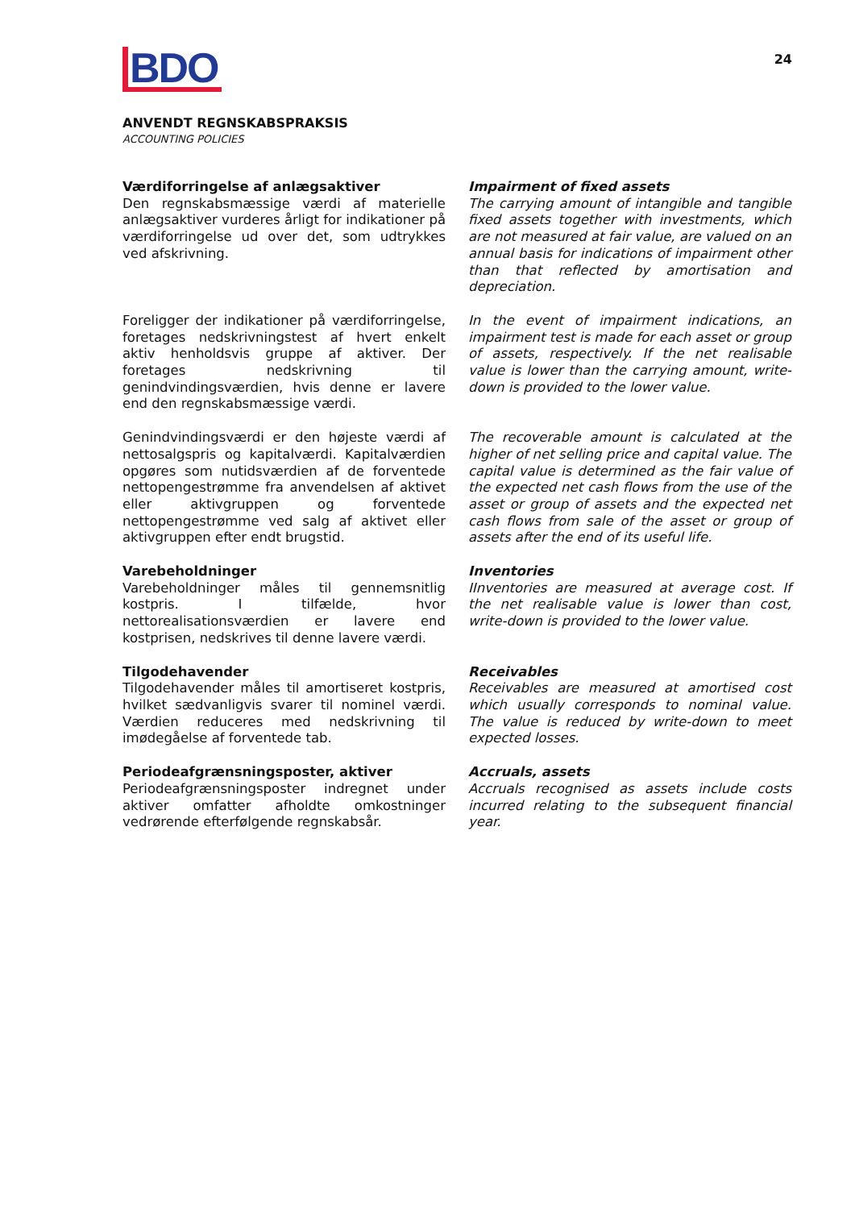BDO
24
ANVENDT REGNSKABSPRAKSIS
ACCOUNTING POLICIES
Værdiforringelse af anlægsaktiver
Den regnskabsmæssige værdi af materielle anlægsaktiver vurderes årligt for indikationer på værdiforringelse ud over det, som udtrykkes ved afskrivning.
Impairment of fixed assets
The carrying amount of intangible and tangible fixed assets together with investments, which are not measured at fair value, are valued on an annual basis for indications of impairment other than that reflected by amortisation and depreciation.
Foreligger der indikationer på værdiforringelse, foretages nedskrivningstest af hvert enkelt aktiv henholdsvis gruppe af aktiver. Der foretages nedskrivning til genindvindingsværdien, hvis denne er lavere end den regnskabsmæssige værdi.
In the event of impairment indications, an impairment test is made for each asset or group of assets, respectively. If the net realisable value is lower than the carrying amount, write-down is provided to the lower value.
Genindvindingsværdi er den højeste værdi af nettosalgspris og kapitalværdi. Kapitalværdien opgøres som nutidsværdien af de forventede nettopengestrømme fra anvendelsen af aktivet eller aktivgruppen og forventede nettopengestrømme ved salg af aktivet eller aktivgruppen efter endt brugstid.
The recoverable amount is calculated at the higher of net selling price and capital value. The capital value is determined as the fair value of the expected net cash flows from the use of the asset or group of assets and the expected net cash flows from sale of the asset or group of assets after the end of its useful life.
Varebeholdninger
Varebeholdninger måles til gennemsnitlig kostpris. I tilfælde, hvor nettorealisationsværdien er lavere end kostprisen, nedskrives til denne lavere værdi.
Inventories
IInventories are measured at average cost. If the net realisable value is lower than cost, write-down is provided to the lower value.
Tilgodehavender
Tilgodehavender måles til amortiseret kostpris, hvilket sædvanligvis svarer til nominel værdi. Værdien reduceres med nedskrivning til imødegåelse af forventede tab.
Receivables
Receivables are measured at amortised cost which usually corresponds to nominal value. The value is reduced by write-down to meet expected losses.
Periodeafgrænsningsposter, aktiver
Periodeafgrænsningsposter indregnet under aktiver omfatter afholdte omkostninger vedrørende efterfølgende regnskabsår.
Accruals, assets
Accruals recognised as assets include costs incurred relating to the subsequent financial year.